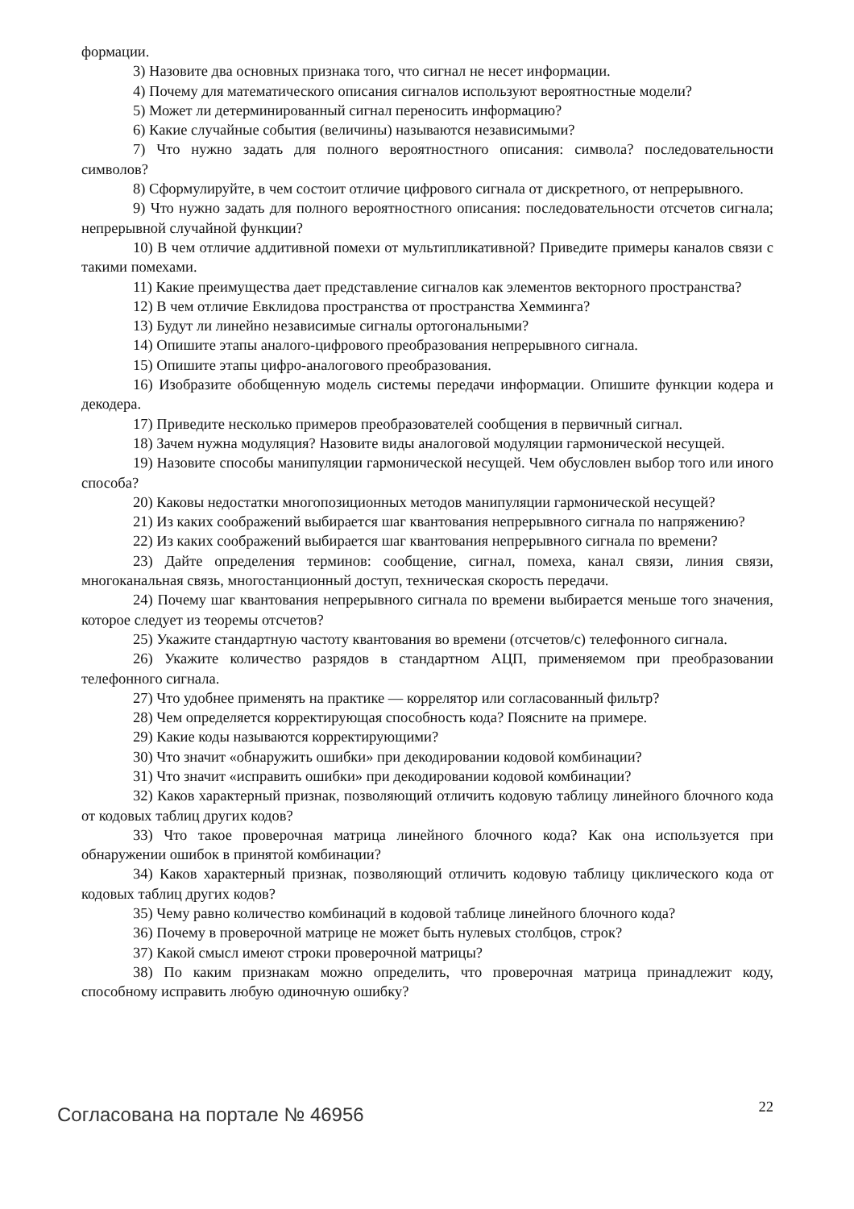формации.
3) Назовите два основных признака того, что сигнал не несет информации.
4) Почему для математического описания сигналов используют вероятностные модели?
5) Может ли детерминированный сигнал переносить информацию?
6) Какие случайные события (величины) называются независимыми?
7) Что нужно задать для полного вероятностного описания: символа? последовательности символов?
8) Сформулируйте, в чем состоит отличие цифрового сигнала от дискретного, от непрерывного.
9) Что нужно задать для полного вероятностного описания: последовательности отсчетов сигнала; непрерывной случайной функции?
10) В чем отличие аддитивной помехи от мультипликативной? Приведите примеры каналов связи с такими помехами.
11) Какие преимущества дает представление сигналов как элементов векторного пространства?
12) В чем отличие Евклидова пространства от пространства Хемминга?
13) Будут ли линейно независимые сигналы ортогональными?
14) Опишите этапы аналого-цифрового преобразования непрерывного сигнала.
15) Опишите этапы цифро-аналогового преобразования.
16) Изобразите обобщенную модель системы передачи информации. Опишите функции кодера и декодера.
17) Приведите несколько примеров преобразователей сообщения в первичный сигнал.
18) Зачем нужна модуляция? Назовите виды аналоговой модуляции гармонической несущей.
19) Назовите способы манипуляции гармонической несущей. Чем обусловлен выбор того или иного способа?
20) Каковы недостатки многопозиционных методов манипуляции гармонической несущей?
21) Из каких соображений выбирается шаг квантования непрерывного сигнала по напряжению?
22) Из каких соображений выбирается шаг квантования непрерывного сигнала по времени?
23) Дайте определения терминов: сообщение, сигнал, помеха, канал связи, линия связи, многоканальная связь, многостанционный доступ, техническая скорость передачи.
24) Почему шаг квантования непрерывного сигнала по времени выбирается меньше того значения, которое следует из теоремы отсчетов?
25) Укажите стандартную частоту квантования во времени (отсчетов/с) телефонного сигнала.
26) Укажите количество разрядов в стандартном АЦП, применяемом при преобразовании телефонного сигнала.
27) Что удобнее применять на практике — коррелятор или согласованный фильтр?
28) Чем определяется корректирующая способность кода? Поясните на примере.
29) Какие коды называются корректирующими?
30) Что значит «обнаружить ошибки» при декодировании кодовой комбинации?
31) Что значит «исправить ошибки» при декодировании кодовой комбинации?
32) Каков характерный признак, позволяющий отличить кодовую таблицу линейного блочного кода от кодовых таблиц других кодов?
33) Что такое проверочная матрица линейного блочного кода? Как она используется при обнаружении ошибок в принятой комбинации?
34) Каков характерный признак, позволяющий отличить кодовую таблицу циклического кода от кодовых таблиц других кодов?
35) Чему равно количество комбинаций в кодовой таблице линейного блочного кода?
36) Почему в проверочной матрице не может быть нулевых столбцов, строк?
37) Какой смысл имеют строки проверочной матрицы?
38) По каким признакам можно определить, что проверочная матрица принадлежит коду, способному исправить любую одиночную ошибку?
Согласована на портале № 46956 22